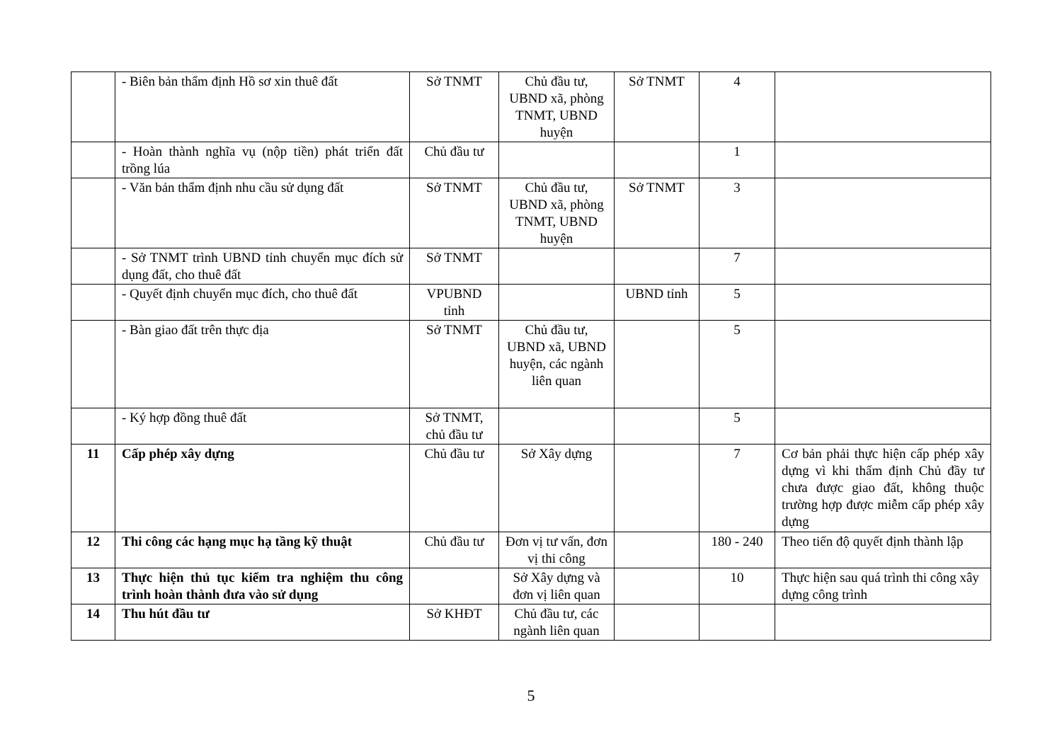| | - Biên bản thẩm định Hồ sơ xin thuê đất | Sở TNMT | Chủ đầu tư, UBND xã, phòng TNMT, UBND huyện | Sở TNMT | 4 | |
| | - Hoàn thành nghĩa vụ (nộp tiền) phát triển đất trồng lúa | Chủ đầu tư | | | 1 | |
| | - Văn bản thẩm định nhu cầu sử dụng đất | Sở TNMT | Chủ đầu tư, UBND xã, phòng TNMT, UBND huyện | Sở TNMT | 3 | |
| | - Sở TNMT trình UBND tỉnh chuyển mục đích sử dụng đất, cho thuê đất | Sở TNMT | | | 7 | |
| | - Quyết định chuyển mục đích, cho thuê đất | VPUBND tỉnh | | UBND tỉnh | 5 | |
| | - Bàn giao đất trên thực địa | Sở TNMT | Chủ đầu tư, UBND xã, UBND huyện, các ngành liên quan | | 5 | |
| | - Ký hợp đồng thuê đất | Sở TNMT, chủ đầu tư | | | 5 | |
| 11 | Cấp phép xây dựng | Chủ đầu tư | Sở Xây dựng | | 7 | Cơ bản phải thực hiện cấp phép xây dựng vì khi thẩm định Chủ đầy tư chưa được giao đất, không thuộc trường hợp được miễm cấp phép xây dựng |
| 12 | Thi công các hạng mục hạ tầng kỹ thuật | Chủ đầu tư | Đơn vị tư vấn, đơn vị thi công | | 180 - 240 | Theo tiến độ quyết định thành lập |
| 13 | Thực hiện thủ tục kiểm tra nghiệm thu công trình hoàn thành đưa vào sử dụng | | Sở Xây dựng và đơn vị liên quan | | 10 | Thực hiện sau quá trình thi công xây dựng công trình |
| 14 | Thu hút đầu tư | Sở KHĐT | Chủ đầu tư, các ngành liên quan | | | |
5